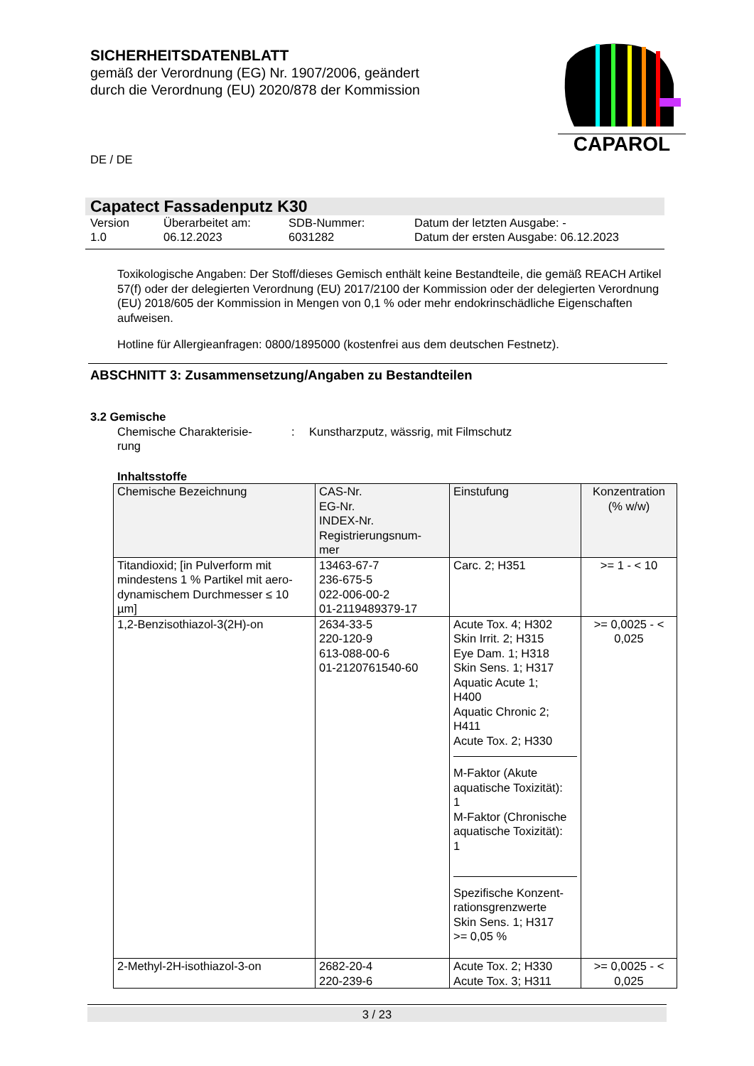SICHERHEITSDATENBLATT
gemäß der Verordnung (EG) Nr. 1907/2006, geändert
durch die Verordnung (EU) 2020/878 der Kommission
CAPAROL
DE / DE
Capatect Fassadenputz K30
Version
1.0
Überarbeitet am:
06.12.2023
SDB-Nummer:
6031282
Datum der letzten Ausgabe: -
Datum der ersten Ausgabe: 06.12.2023
Toxikologische Angaben: Der Stoff/dieses Gemisch enthält keine Bestandteile, die gemäß REACH Artikel 57(f) oder der delegierten Verordnung (EU) 2017/2100 der Kommission oder der delegierten Verordnung (EU) 2018/605 der Kommission in Mengen von 0,1 % oder mehr endokrinschädliche Eigenschaften aufweisen.
Hotline für Allergieanfragen: 0800/1895000 (kostenfrei aus dem deutschen Festnetz).
ABSCHNITT 3: Zusammensetzung/Angaben zu Bestandteilen
3.2 Gemische
Chemische Charakterisie-
rung
: Kunstharzputz, wässrig, mit Filmschutz
Inhaltsstoffe
| Chemische Bezeichnung | CAS-Nr. EG-Nr. INDEX-Nr. Registrierungsnum- mer | Einstufung | Konzentration (% w/w) |
| --- | --- | --- | --- |
| Titandioxid; [in Pulverform mit mindestens 1 % Partikel mit aero-dynamischem Durchmesser ≤ 10 µm] | 13463-67-7 236-675-5 022-006-00-2 01-2119489379-17 | Carc. 2; H351 | >= 1 - < 10 |
| 1,2-Benzisothiazol-3(2H)-on | 2634-33-5 220-120-9 613-088-00-6 01-2120761540-60 | Acute Tox. 4; H302 Skin Irrit. 2; H315 Eye Dam. 1; H318 Skin Sens. 1; H317 Aquatic Acute 1; H400 Aquatic Chronic 2; H411 Acute Tox. 2; H330 M-Faktor (Akute aquatische Toxizität): 1 M-Faktor (Chronische aquatische Toxizität): 1 Spezifische Konzent-rationsgrenzwerte Skin Sens. 1; H317 >= 0,05 % | >= 0,0025 - < 0,025 |
| 2-Methyl-2H-isothiazol-3-on | 2682-20-4 220-239-6 | Acute Tox. 2; H330 Acute Tox. 3; H311 | >= 0,0025 - < 0,025 |
3 / 23